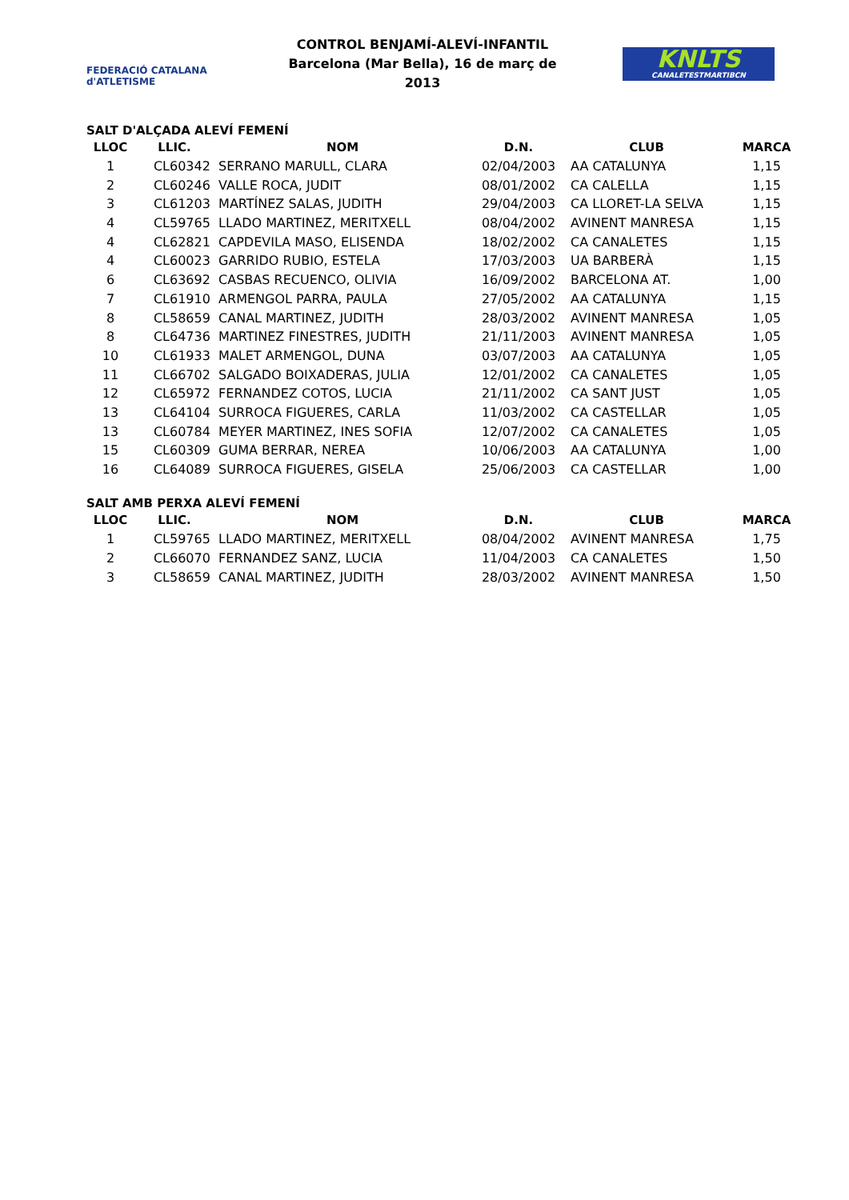FEDERACIÓ CATALANA d'ATLETISME
CONTROL BENJAMÍ-ALEVÍ-INFANTIL
Barcelona (Mar Bella), 16 de març de 2013
KNLTS
CANALETESTMARTIBCN
SALT D'ALÇADA ALEVÍ FEMENÍ
| LLOC | LLIC. | NOM | D.N. | CLUB | MARCA |
| --- | --- | --- | --- | --- | --- |
| 1 | CL60342 | SERRANO MARULL, CLARA | 02/04/2003 | AA CATALUNYA | 1,15 |
| 2 | CL60246 | VALLE ROCA, JUDIT | 08/01/2002 | CA CALELLA | 1,15 |
| 3 | CL61203 | MARTÍNEZ SALAS, JUDITH | 29/04/2003 | CA LLORET-LA SELVA | 1,15 |
| 4 | CL59765 | LLADO MARTINEZ, MERITXELL | 08/04/2002 | AVINENT MANRESA | 1,15 |
| 4 | CL62821 | CAPDEVILA MASO, ELISENDA | 18/02/2002 | CA CANALETES | 1,15 |
| 4 | CL60023 | GARRIDO RUBIO, ESTELA | 17/03/2003 | UA BARBERÀ | 1,15 |
| 6 | CL63692 | CASBAS RECUENCO, OLIVIA | 16/09/2002 | BARCELONA AT. | 1,00 |
| 7 | CL61910 | ARMENGOL PARRA, PAULA | 27/05/2002 | AA CATALUNYA | 1,15 |
| 8 | CL58659 | CANAL MARTINEZ, JUDITH | 28/03/2002 | AVINENT MANRESA | 1,05 |
| 8 | CL64736 | MARTINEZ FINESTRES, JUDITH | 21/11/2003 | AVINENT MANRESA | 1,05 |
| 10 | CL61933 | MALET ARMENGOL, DUNA | 03/07/2003 | AA CATALUNYA | 1,05 |
| 11 | CL66702 | SALGADO BOIXADERAS, JULIA | 12/01/2002 | CA CANALETES | 1,05 |
| 12 | CL65972 | FERNANDEZ COTOS, LUCIA | 21/11/2002 | CA SANT JUST | 1,05 |
| 13 | CL64104 | SURROCA FIGUERES, CARLA | 11/03/2002 | CA CASTELLAR | 1,05 |
| 13 | CL60784 | MEYER MARTINEZ, INES SOFIA | 12/07/2002 | CA CANALETES | 1,05 |
| 15 | CL60309 | GUMA BERRAR, NEREA | 10/06/2003 | AA CATALUNYA | 1,00 |
| 16 | CL64089 | SURROCA FIGUERES, GISELA | 25/06/2003 | CA CASTELLAR | 1,00 |
SALT AMB PERXA ALEVÍ FEMENÍ
| LLOC | LLIC. | NOM | D.N. | CLUB | MARCA |
| --- | --- | --- | --- | --- | --- |
| 1 | CL59765 | LLADO MARTINEZ, MERITXELL | 08/04/2002 | AVINENT MANRESA | 1,75 |
| 2 | CL66070 | FERNANDEZ SANZ, LUCIA | 11/04/2003 | CA CANALETES | 1,50 |
| 3 | CL58659 | CANAL MARTINEZ, JUDITH | 28/03/2002 | AVINENT MANRESA | 1,50 |